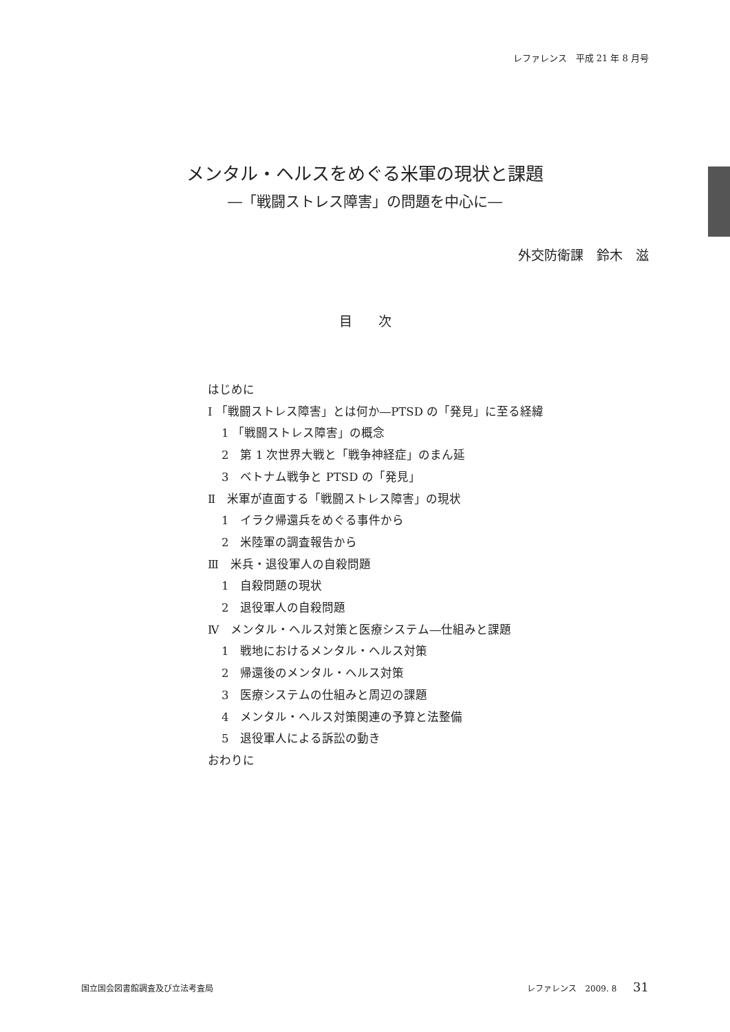レファレンス　平成 21 年 8 月号
メンタル・ヘルスをめぐる米軍の現状と課題
―「戦闘ストレス障害」の問題を中心に―
外交防衛課　鈴木　滋
目　　次
はじめに
Ⅰ 「戦闘ストレス障害」とは何か―PTSD の「発見」に至る経緯
1 「戦闘ストレス障害」の概念
2　第 1 次世界大戦と「戦争神経症」のまん延
3　ベトナム戦争と PTSD の「発見」
Ⅱ　米軍が直面する「戦闘ストレス障害」の現状
1　イラク帰還兵をめぐる事件から
2　米陸軍の調査報告から
Ⅲ　米兵・退役軍人の自殺問題
1　自殺問題の現状
2　退役軍人の自殺問題
Ⅳ　メンタル・ヘルス対策と医療システム―仕組みと課題
1　戦地におけるメンタル・ヘルス対策
2　帰還後のメンタル・ヘルス対策
3　医療システムの仕組みと周辺の課題
4　メンタル・ヘルス対策関連の予算と法整備
5　退役軍人による訴訟の動き
おわりに
国立国会図書館調査及び立法考査局 レファレンス　2009. 8 31